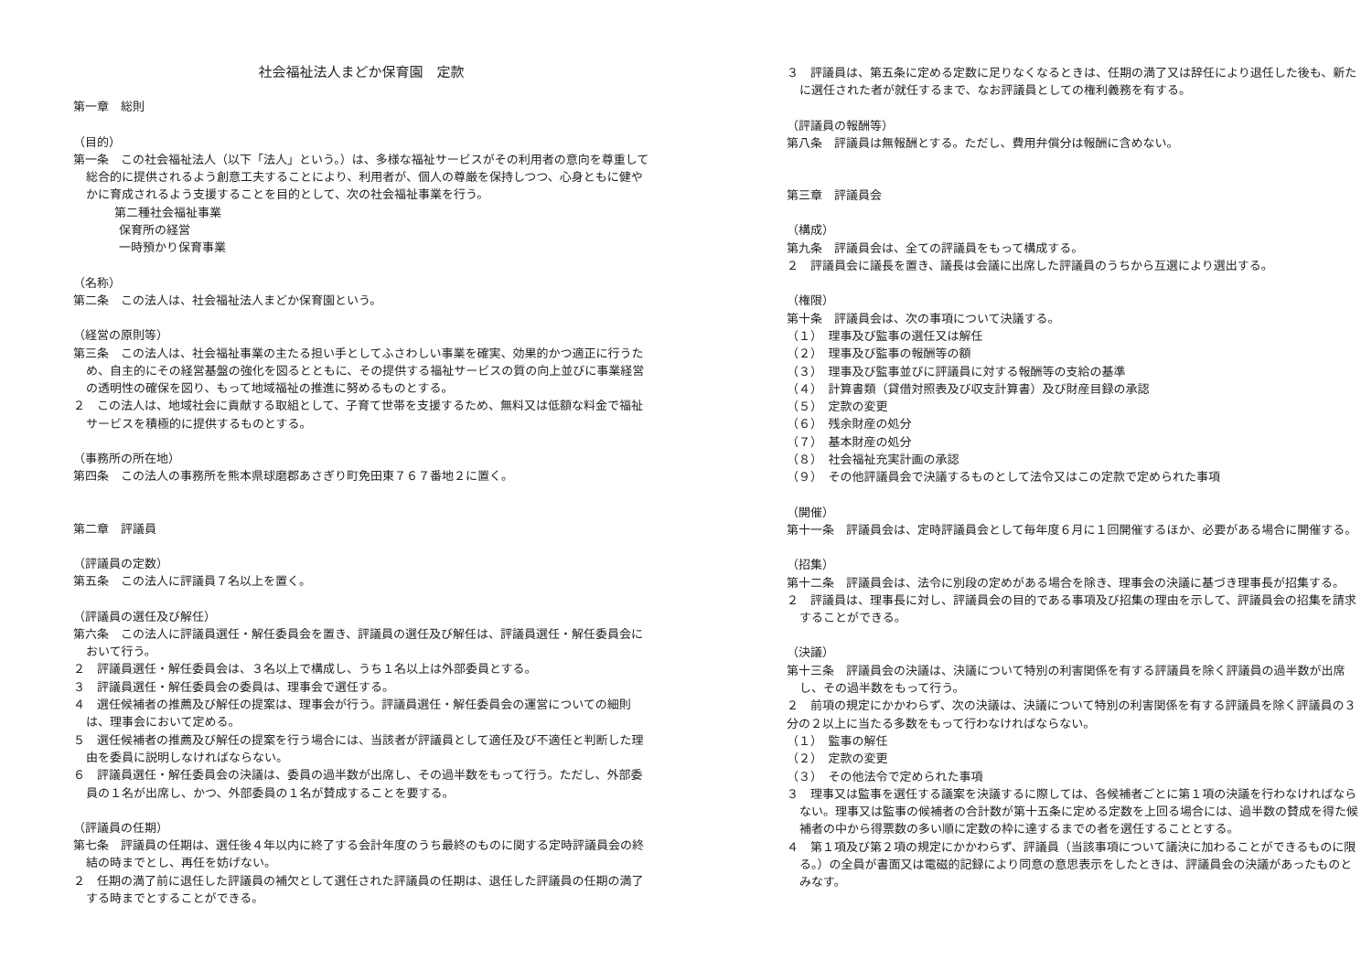社会福祉法人まどか保育園　定款
第一章　総則
（目的）
第一条　この社会福祉法人（以下「法人」という。）は、多様な福祉サービスがその利用者の意向を尊重して総合的に提供されるよう創意工夫することにより、利用者が、個人の尊厳を保持しつつ、心身ともに健やかに育成されるよう支援することを目的として、次の社会福祉事業を行う。
第二種社会福祉事業
保育所の経営
一時預かり保育事業
（名称）
第二条　この法人は、社会福祉法人まどか保育園という。
（経営の原則等）
第三条　この法人は、社会福祉事業の主たる担い手としてふさわしい事業を確実、効果的かつ適正に行うため、自主的にその経営基盤の強化を図るとともに、その提供する福祉サービスの質の向上並びに事業経営の透明性の確保を図り、もって地域福祉の推進に努めるものとする。
２　この法人は、地域社会に貢献する取組として、子育て世帯を支援するため、無料又は低額な料金で福祉サービスを積極的に提供するものとする。
（事務所の所在地）
第四条　この法人の事務所を熊本県球磨郡あさぎり町免田東７６７番地２に置く。
第二章　評議員
（評議員の定数）
第五条　この法人に評議員７名以上を置く。
（評議員の選任及び解任）
第六条　この法人に評議員選任・解任委員会を置き、評議員の選任及び解任は、評議員選任・解任委員会において行う。
２　評議員選任・解任委員会は、３名以上で構成し、うち１名以上は外部委員とする。
３　評議員選任・解任委員会の委員は、理事会で選任する。
４　選任候補者の推薦及び解任の提案は、理事会が行う。評議員選任・解任委員会の運営についての細則は、理事会において定める。
５　選任候補者の推薦及び解任の提案を行う場合には、当該者が評議員として適任及び不適任と判断した理由を委員に説明しなければならない。
６　評議員選任・解任委員会の決議は、委員の過半数が出席し、その過半数をもって行う。ただし、外部委員の１名が出席し、かつ、外部委員の１名が賛成することを要する。
（評議員の任期）
第七条　評議員の任期は、選任後４年以内に終了する会計年度のうち最終のものに関する定時評議員会の終結の時までとし、再任を妨げない。
２　任期の満了前に退任した評議員の補欠として選任された評議員の任期は、退任した評議員の任期の満了する時までとすることができる。
３　評議員は、第五条に定める定数に足りなくなるときは、任期の満了又は辞任により退任した後も、新たに選任された者が就任するまで、なお評議員としての権利義務を有する。
（評議員の報酬等）
第八条　評議員は無報酬とする。ただし、費用弁償分は報酬に含めない。
第三章　評議員会
（構成）
第九条　評議員会は、全ての評議員をもって構成する。
２　評議員会に議長を置き、議長は会議に出席した評議員のうちから互選により選出する。
（権限）
第十条　評議員会は、次の事項について決議する。
（１）　理事及び監事の選任又は解任
（２）　理事及び監事の報酬等の額
（３）　理事及び監事並びに評議員に対する報酬等の支給の基準
（４）　計算書類（貸借対照表及び収支計算書）及び財産目録の承認
（５）　定款の変更
（６）　残余財産の処分
（７）　基本財産の処分
（８）　社会福祉充実計画の承認
（９）　その他評議員会で決議するものとして法令又はこの定款で定められた事項
（開催）
第十一条　評議員会は、定時評議員会として毎年度６月に１回開催するほか、必要がある場合に開催する。
（招集）
第十二条　評議員会は、法令に別段の定めがある場合を除き、理事会の決議に基づき理事長が招集する。
２　評議員は、理事長に対し、評議員会の目的である事項及び招集の理由を示して、評議員会の招集を請求することができる。
（決議）
第十三条　評議員会の決議は、決議について特別の利害関係を有する評議員を除く評議員の過半数が出席し、その過半数をもって行う。
２　前項の規定にかかわらず、次の決議は、決議について特別の利害関係を有する評議員を除く評議員の３分の２以上に当たる多数をもって行わなければならない。
（１）　監事の解任
（２）　定款の変更
（３）　その他法令で定められた事項
３　理事又は監事を選任する議案を決議するに際しては、各候補者ごとに第１項の決議を行わなければならない。理事又は監事の候補者の合計数が第十五条に定める定数を上回る場合には、過半数の賛成を得た候補者の中から得票数の多い順に定数の枠に達するまでの者を選任することとする。
４　第１項及び第２項の規定にかかわらず、評議員（当該事項について議決に加わることができるものに限る。）の全員が書面又は電磁的記録により同意の意思表示をしたときは、評議員会の決議があったものとみなす。